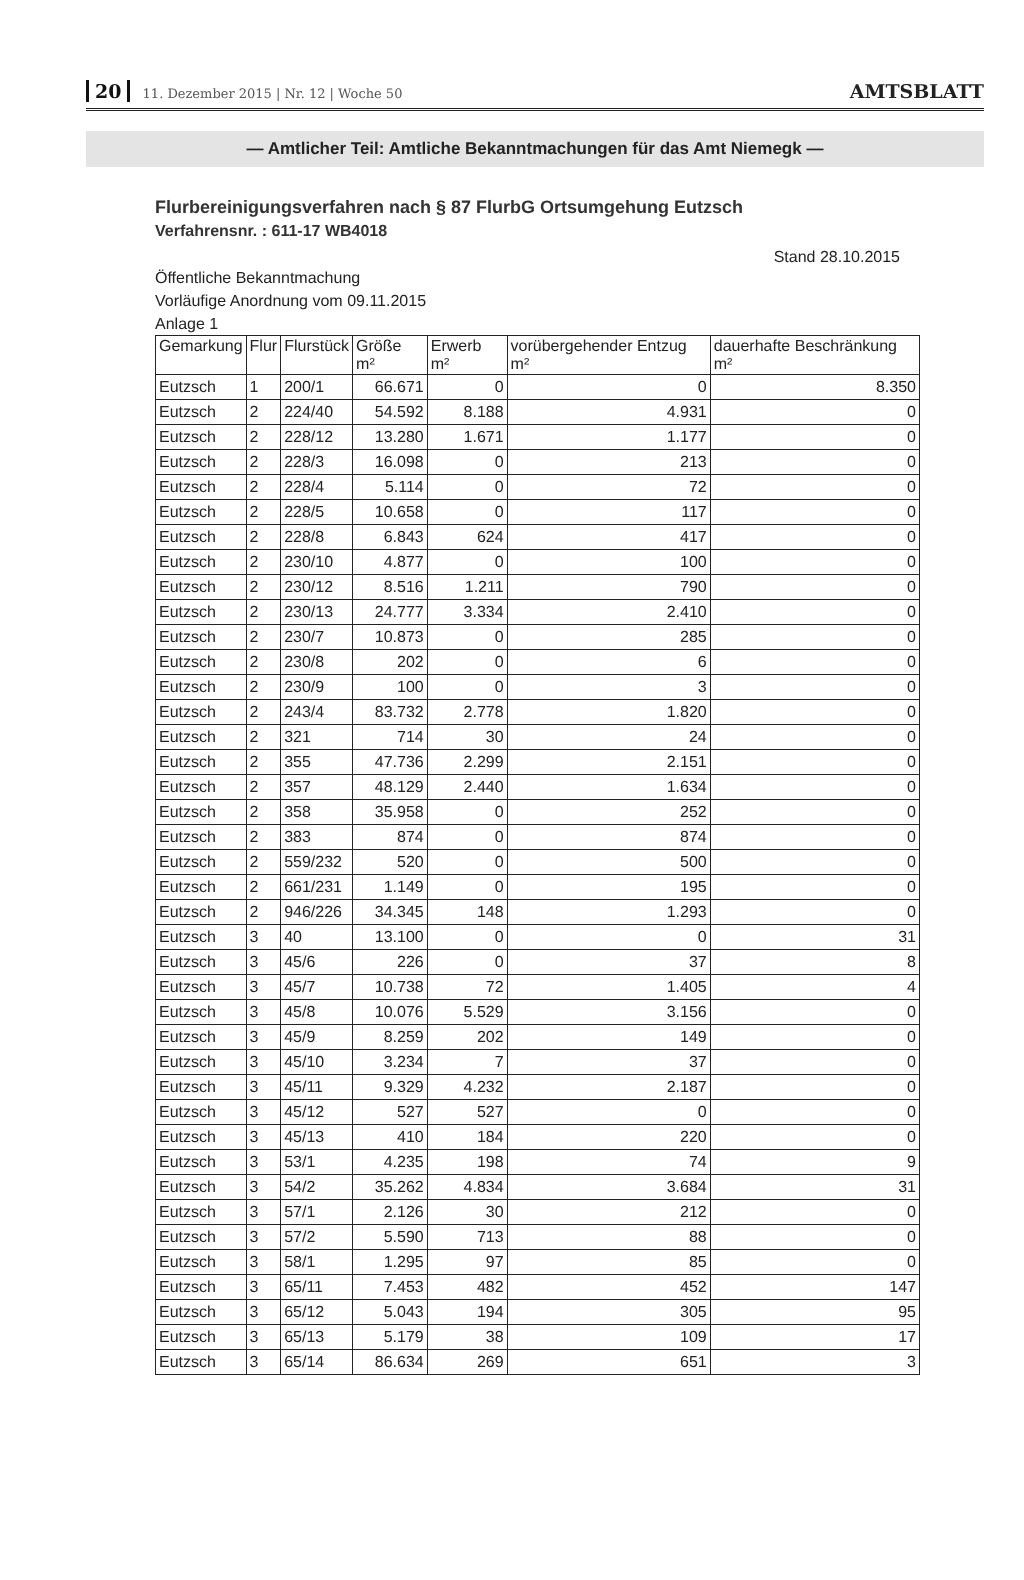20 11. Dezember 2015 | Nr. 12 | Woche 50
AMTSBLATT
— Amtlicher Teil: Amtliche Bekanntmachungen für das Amt Niemegk —
Flurbereinigungsverfahren nach § 87 FlurbG Ortsumgehung Eutzsch
Verfahrensnr. : 611-17 WB4018
Stand 28.10.2015
Öffentliche Bekanntmachung
Vorläufige Anordnung vom 09.11.2015
Anlage 1
| Gemarkung | Flur | Flurstück | Größe m² | Erwerb m² | vorübergehender Entzug m² | dauerhafte Beschränkung m² |
| --- | --- | --- | --- | --- | --- | --- |
| Eutzsch | 1 | 200/1 | 66.671 | 0 | 0 | 8.350 |
| Eutzsch | 2 | 224/40 | 54.592 | 8.188 | 4.931 | 0 |
| Eutzsch | 2 | 228/12 | 13.280 | 1.671 | 1.177 | 0 |
| Eutzsch | 2 | 228/3 | 16.098 | 0 | 213 | 0 |
| Eutzsch | 2 | 228/4 | 5.114 | 0 | 72 | 0 |
| Eutzsch | 2 | 228/5 | 10.658 | 0 | 117 | 0 |
| Eutzsch | 2 | 228/8 | 6.843 | 624 | 417 | 0 |
| Eutzsch | 2 | 230/10 | 4.877 | 0 | 100 | 0 |
| Eutzsch | 2 | 230/12 | 8.516 | 1.211 | 790 | 0 |
| Eutzsch | 2 | 230/13 | 24.777 | 3.334 | 2.410 | 0 |
| Eutzsch | 2 | 230/7 | 10.873 | 0 | 285 | 0 |
| Eutzsch | 2 | 230/8 | 202 | 0 | 6 | 0 |
| Eutzsch | 2 | 230/9 | 100 | 0 | 3 | 0 |
| Eutzsch | 2 | 243/4 | 83.732 | 2.778 | 1.820 | 0 |
| Eutzsch | 2 | 321 | 714 | 30 | 24 | 0 |
| Eutzsch | 2 | 355 | 47.736 | 2.299 | 2.151 | 0 |
| Eutzsch | 2 | 357 | 48.129 | 2.440 | 1.634 | 0 |
| Eutzsch | 2 | 358 | 35.958 | 0 | 252 | 0 |
| Eutzsch | 2 | 383 | 874 | 0 | 874 | 0 |
| Eutzsch | 2 | 559/232 | 520 | 0 | 500 | 0 |
| Eutzsch | 2 | 661/231 | 1.149 | 0 | 195 | 0 |
| Eutzsch | 2 | 946/226 | 34.345 | 148 | 1.293 | 0 |
| Eutzsch | 3 | 40 | 13.100 | 0 | 0 | 31 |
| Eutzsch | 3 | 45/6 | 226 | 0 | 37 | 8 |
| Eutzsch | 3 | 45/7 | 10.738 | 72 | 1.405 | 4 |
| Eutzsch | 3 | 45/8 | 10.076 | 5.529 | 3.156 | 0 |
| Eutzsch | 3 | 45/9 | 8.259 | 202 | 149 | 0 |
| Eutzsch | 3 | 45/10 | 3.234 | 7 | 37 | 0 |
| Eutzsch | 3 | 45/11 | 9.329 | 4.232 | 2.187 | 0 |
| Eutzsch | 3 | 45/12 | 527 | 527 | 0 | 0 |
| Eutzsch | 3 | 45/13 | 410 | 184 | 220 | 0 |
| Eutzsch | 3 | 53/1 | 4.235 | 198 | 74 | 9 |
| Eutzsch | 3 | 54/2 | 35.262 | 4.834 | 3.684 | 31 |
| Eutzsch | 3 | 57/1 | 2.126 | 30 | 212 | 0 |
| Eutzsch | 3 | 57/2 | 5.590 | 713 | 88 | 0 |
| Eutzsch | 3 | 58/1 | 1.295 | 97 | 85 | 0 |
| Eutzsch | 3 | 65/11 | 7.453 | 482 | 452 | 147 |
| Eutzsch | 3 | 65/12 | 5.043 | 194 | 305 | 95 |
| Eutzsch | 3 | 65/13 | 5.179 | 38 | 109 | 17 |
| Eutzsch | 3 | 65/14 | 86.634 | 269 | 651 | 3 |